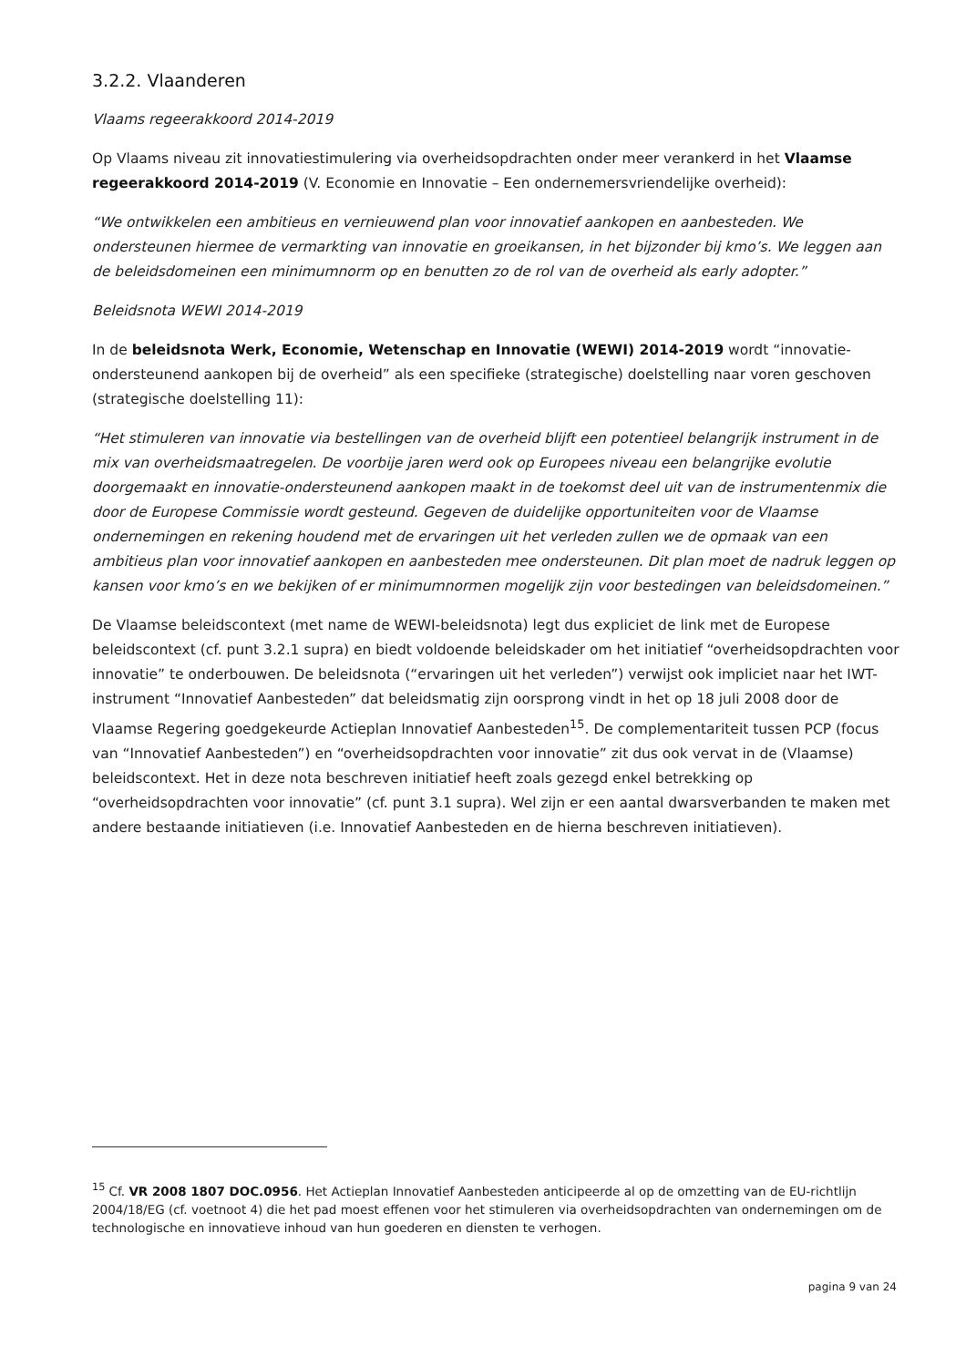3.2.2. Vlaanderen
Vlaams regeerakkoord 2014-2019
Op Vlaams niveau zit innovatiestimulering via overheidsopdrachten onder meer verankerd in het Vlaamse regeerakkoord 2014-2019 (V. Economie en Innovatie – Een ondernemersvriendelijke overheid):
“We ontwikkelen een ambitieus en vernieuwend plan voor innovatief aankopen en aanbesteden. We ondersteunen hiermee de vermarkting van innovatie en groeikansen, in het bijzonder bij kmo’s. We leggen aan de beleidsdomeinen een minimumnorm op en benutten zo de rol van de overheid als early adopter.”
Beleidsnota WEWI 2014-2019
In de beleidsnota Werk, Economie, Wetenschap en Innovatie (WEWI) 2014-2019 wordt “innovatie-ondersteunend aankopen bij de overheid” als een specifieke (strategische) doelstelling naar voren geschoven (strategische doelstelling 11):
“Het stimuleren van innovatie via bestellingen van de overheid blijft een potentieel belangrijk instrument in de mix van overheidsmaatregelen. De voorbije jaren werd ook op Europees niveau een belangrijke evolutie doorgemaakt en innovatie-ondersteunend aankopen maakt in de toekomst deel uit van de instrumentenmix die door de Europese Commissie wordt gesteund. Gegeven de duidelijke opportuniteiten voor de Vlaamse ondernemingen en rekening houdend met de ervaringen uit het verleden zullen we de opmaak van een ambitieus plan voor innovatief aankopen en aanbesteden mee ondersteunen. Dit plan moet de nadruk leggen op kansen voor kmo’s en we bekijken of er minimumnormen mogelijk zijn voor bestedingen van beleidsdomeinen.”
De Vlaamse beleidscontext (met name de WEWI-beleidsnota) legt dus expliciet de link met de Europese beleidscontext (cf. punt 3.2.1 supra) en biedt voldoende beleidskader om het initiatief “overheidsopdrachten voor innovatie” te onderbouwen. De beleidsnota (“ervaringen uit het verleden”) verwijst ook impliciet naar het IWT-instrument “Innovatief Aanbesteden” dat beleidsmatig zijn oorsprong vindt in het op 18 juli 2008 door de Vlaamse Regering goedgekeurde Actieplan Innovatief Aanbesteden<sup>15</sup>. De complementariteit tussen PCP (focus van “Innovatief Aanbesteden”) en “overheidsopdrachten voor innovatie” zit dus ook vervat in de (Vlaamse) beleidscontext. Het in deze nota beschreven initiatief heeft zoals gezegd enkel betrekking op “overheidsopdrachten voor innovatie” (cf. punt 3.1 supra). Wel zijn er een aantal dwarsverbanden te maken met andere bestaande initiatieven (i.e. Innovatief Aanbesteden en de hierna beschreven initiatieven).
<sup>15</sup> Cf. VR 2008 1807 DOC.0956. Het Actieplan Innovatief Aanbesteden anticipeerde al op de omzetting van de EU-richtlijn 2004/18/EG (cf. voetnoot 4) die het pad moest effenen voor het stimuleren via overheidsopdrachten van ondernemingen om de technologische en innovatieve inhoud van hun goederen en diensten te verhogen.
pagina 9 van 24